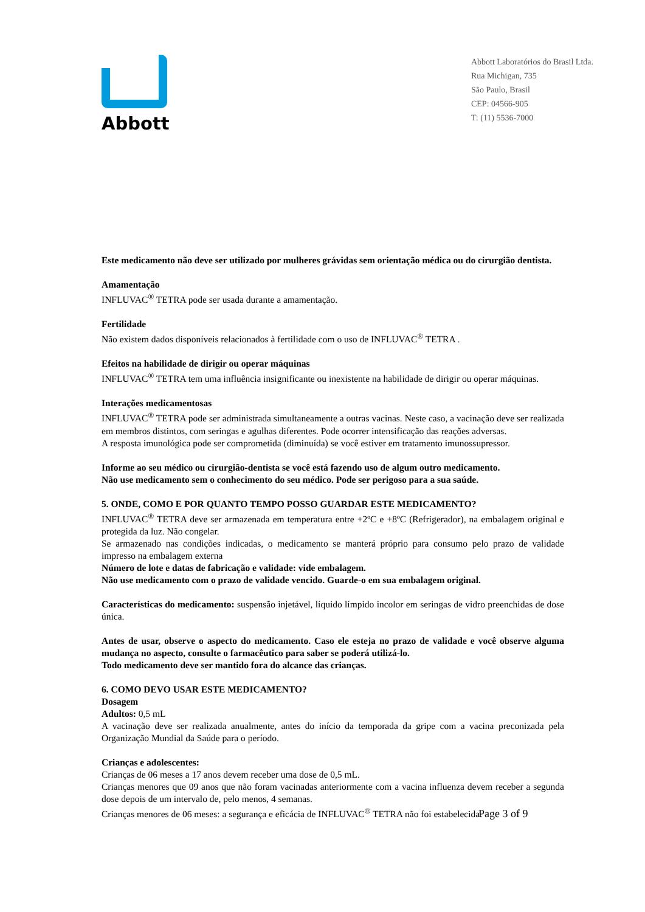Abbott
Abbott Laboratórios do Brasil Ltda.
Rua Michigan, 735
São Paulo, Brasil
CEP: 04566-905
T: (11) 5536-7000
Este medicamento não deve ser utilizado por mulheres grávidas sem orientação médica ou do cirurgião dentista.
Amamentação
INFLUVAC<sup>®</sup> TETRA pode ser usada durante a amamentação.
Fertilidade
Não existem dados disponíveis relacionados à fertilidade com o uso de INFLUVAC<sup>®</sup> TETRA .
Efeitos na habilidade de dirigir ou operar máquinas
INFLUVAC<sup>®</sup> TETRA tem uma influência insignificante ou inexistente na habilidade de dirigir ou operar máquinas.
Interações medicamentosas
INFLUVAC<sup>®</sup> TETRA pode ser administrada simultaneamente a outras vacinas. Neste caso, a vacinação deve ser realizada em membros distintos, com seringas e agulhas diferentes. Pode ocorrer intensificação das reações adversas.
A resposta imunológica pode ser comprometida (diminuída) se você estiver em tratamento imunossupressor.
Informe ao seu médico ou cirurgião-dentista se você está fazendo uso de algum outro medicamento.
Não use medicamento sem o conhecimento do seu médico. Pode ser perigoso para a sua saúde.
5. ONDE, COMO E POR QUANTO TEMPO POSSO GUARDAR ESTE MEDICAMENTO?
INFLUVAC<sup>®</sup> TETRA deve ser armazenada em temperatura entre +2ºC e +8ºC (Refrigerador), na embalagem original e protegida da luz. Não congelar.
Se armazenado nas condições indicadas, o medicamento se manterá próprio para consumo pelo prazo de validade impresso na embalagem externa
Número de lote e datas de fabricação e validade: vide embalagem.
Não use medicamento com o prazo de validade vencido. Guarde-o em sua embalagem original.
Características do medicamento: suspensão injetável, líquido límpido incolor em seringas de vidro preenchidas de dose única.
Antes de usar, observe o aspecto do medicamento. Caso ele esteja no prazo de validade e você observe alguma mudança no aspecto, consulte o farmacêutico para saber se poderá utilizá-lo.
Todo medicamento deve ser mantido fora do alcance das crianças.
6. COMO DEVO USAR ESTE MEDICAMENTO?
Dosagem
Adultos: 0,5 mL
A vacinação deve ser realizada anualmente, antes do início da temporada da gripe com a vacina preconizada pela Organização Mundial da Saúde para o período.
Crianças e adolescentes:
Crianças de 06 meses a 17 anos devem receber uma dose de 0,5 mL.
Crianças menores que 09 anos que não foram vacinadas anteriormente com a vacina influenza devem receber a segunda dose depois de um intervalo de, pelo menos, 4 semanas.
Crianças menores de 06 meses: a segurança e eficácia de INFLUVAC<sup>®</sup> TETRA não foi estabelecida.
Page 3 of 9